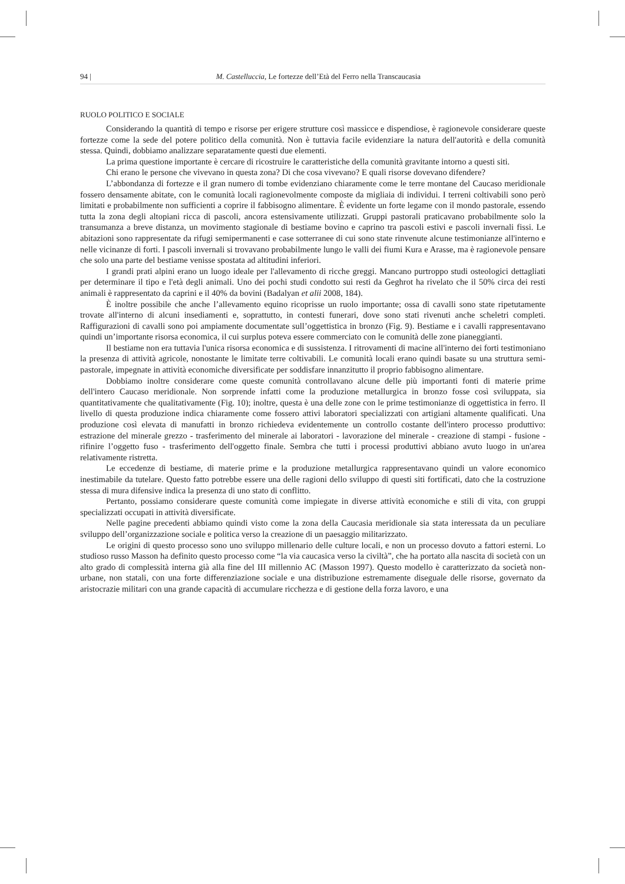94 | M. Castelluccia, Le fortezze dell’Età del Ferro nella Transcaucasia
RUOLO POLITICO E SOCIALE
Considerando la quantità di tempo e risorse per erigere strutture così massicce e dispendiose, è ragionevole considerare queste fortezze come la sede del potere politico della comunità. Non è tuttavia facile evidenziare la natura dell'autorità e della comunità stessa. Quindi, dobbiamo analizzare separatamente questi due elementi.
La prima questione importante è cercare di ricostruire le caratteristiche della comunità gravitante intorno a questi siti.
Chi erano le persone che vivevano in questa zona? Di che cosa vivevano? E quali risorse dovevano difendere?
L’abbondanza di fortezze e il gran numero di tombe evidenziano chiaramente come le terre montane del Caucaso meridionale fossero densamente abitate, con le comunità locali ragionevolmente composte da migliaia di individui. I terreni coltivabili sono però limitati e probabilmente non sufficienti a coprire il fabbisogno alimentare. È evidente un forte legame con il mondo pastorale, essendo tutta la zona degli altopiani ricca di pascoli, ancora estensivamente utilizzati. Gruppi pastorali praticavano probabilmente solo la transumanza a breve distanza, un movimento stagionale di bestiame bovino e caprino tra pascoli estivi e pascoli invernali fissi. Le abitazioni sono rappresentate da rifugi semipermanenti e case sotterranee di cui sono state rinvenute alcune testimonianze all'interno e nelle vicinanze di forti. I pascoli invernali si trovavano probabilmente lungo le valli dei fiumi Kura e Arasse, ma è ragionevole pensare che solo una parte del bestiame venisse spostata ad altitudini inferiori.
I grandi prati alpini erano un luogo ideale per l'allevamento di ricche greggi. Mancano purtroppo studi osteologici dettagliati per determinare il tipo e l'età degli animali. Uno dei pochi studi condotto sui resti da Geghrot ha rivelato che il 50% circa dei resti animali è rappresentato da caprini e il 40% da bovini (Badalyan et alii 2008, 184).
È inoltre possibile che anche l’allevamento equino ricoprisse un ruolo importante; ossa di cavalli sono state ripetutamente trovate all'interno di alcuni insediamenti e, soprattutto, in contesti funerari, dove sono stati rivenuti anche scheletri completi. Raffigurazioni di cavalli sono poi ampiamente documentate sull’oggettistica in bronzo (Fig. 9). Bestiame e i cavalli rappresentavano quindi un’importante risorsa economica, il cui surplus poteva essere commerciato con le comunità delle zone pianeggianti.
Il bestiame non era tuttavia l'unica risorsa economica e di sussistenza. I ritrovamenti di macine all'interno dei forti testimoniano la presenza di attività agricole, nonostante le limitate terre coltivabili. Le comunità locali erano quindi basate su una struttura semi-pastorale, impegnate in attività economiche diversificate per soddisfare innanzitutto il proprio fabbisogno alimentare.
Dobbiamo inoltre considerare come queste comunità controllavano alcune delle più importanti fonti di materie prime dell'intero Caucaso meridionale. Non sorprende infatti come la produzione metallurgica in bronzo fosse così sviluppata, sia quantitativamente che qualitativamente (Fig. 10); inoltre, questa è una delle zone con le prime testimonianze di oggettistica in ferro. Il livello di questa produzione indica chiaramente come fossero attivi laboratori specializzati con artigiani altamente qualificati. Una produzione così elevata di manufatti in bronzo richiedeva evidentemente un controllo costante dell'intero processo produttivo: estrazione del minerale grezzo - trasferimento del minerale ai laboratori - lavorazione del minerale - creazione di stampi - fusione - rifinire l’oggetto fuso - trasferimento dell'oggetto finale. Sembra che tutti i processi produttivi abbiano avuto luogo in un'area relativamente ristretta.
Le eccedenze di bestiame, di materie prime e la produzione metallurgica rappresentavano quindi un valore economico inestimabile da tutelare. Questo fatto potrebbe essere una delle ragioni dello sviluppo di questi siti fortificati, dato che la costruzione stessa di mura difensive indica la presenza di uno stato di conflitto.
Pertanto, possiamo considerare queste comunità come impiegate in diverse attività economiche e stili di vita, con gruppi specializzati occupati in attività diversificate.
Nelle pagine precedenti abbiamo quindi visto come la zona della Caucasia meridionale sia stata interessata da un peculiare sviluppo dell’organizzazione sociale e politica verso la creazione di un paesaggio militarizzato.
Le origini di questo processo sono uno sviluppo millenario delle culture locali, e non un processo dovuto a fattori esterni. Lo studioso russo Masson ha definito questo processo come “la via caucasica verso la civiltà”, che ha portato alla nascita di società con un alto grado di complessità interna già alla fine del III millennio AC (Masson 1997). Questo modello è caratterizzato da società non-urbane, non statali, con una forte differenziazione sociale e una distribuzione estremamente diseguale delle risorse, governato da aristocrazie militari con una grande capacità di accumulare ricchezza e di gestione della forza lavoro, e una